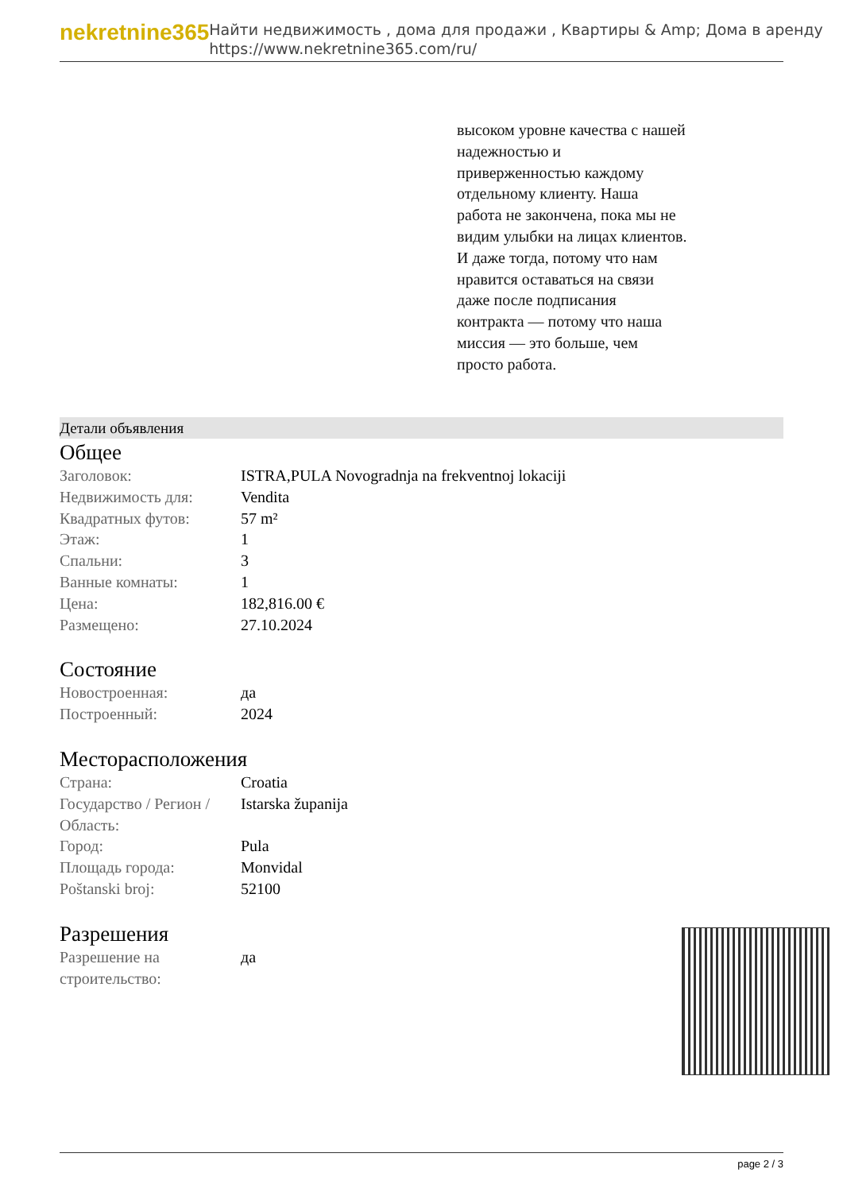nekretnine365
Найти недвижимость , дома для продажи , Квартиры & Amp; Дома в аренду
https://www.nekretnine365.com/ru/
высоком уровне качества с нашей надежностью и приверженностью каждому отдельному клиенту. Наша работа не закончена, пока мы не видим улыбки на лицах клиентов. И даже тогда, потому что нам нравится оставаться на связи даже после подписания контракта — потому что наша миссия — это больше, чем просто работа.
Детали объявления
Общее
| Заголовок: | ISTRA,PULA Novogradnja na frekventnoj lokaciji |
| Недвижимость для: | Vendita |
| Квадратных футов: | 57 m² |
| Этаж: | 1 |
| Спальни: | 3 |
| Ванные комнаты: | 1 |
| Цена: | 182,816.00 € |
| Размещено: | 27.10.2024 |
Состояние
| Новостроенная: | да |
| Построенный: | 2024 |
Месторасположения
| Страна: | Croatia |
| Государство / Регион / Область: | Istarska županija |
| Город: | Pula |
| Площадь города: | Monvidal |
| Poštanski broj: | 52100 |
Разрешения
| Разрешение на строительство: | да |
page 2 / 3